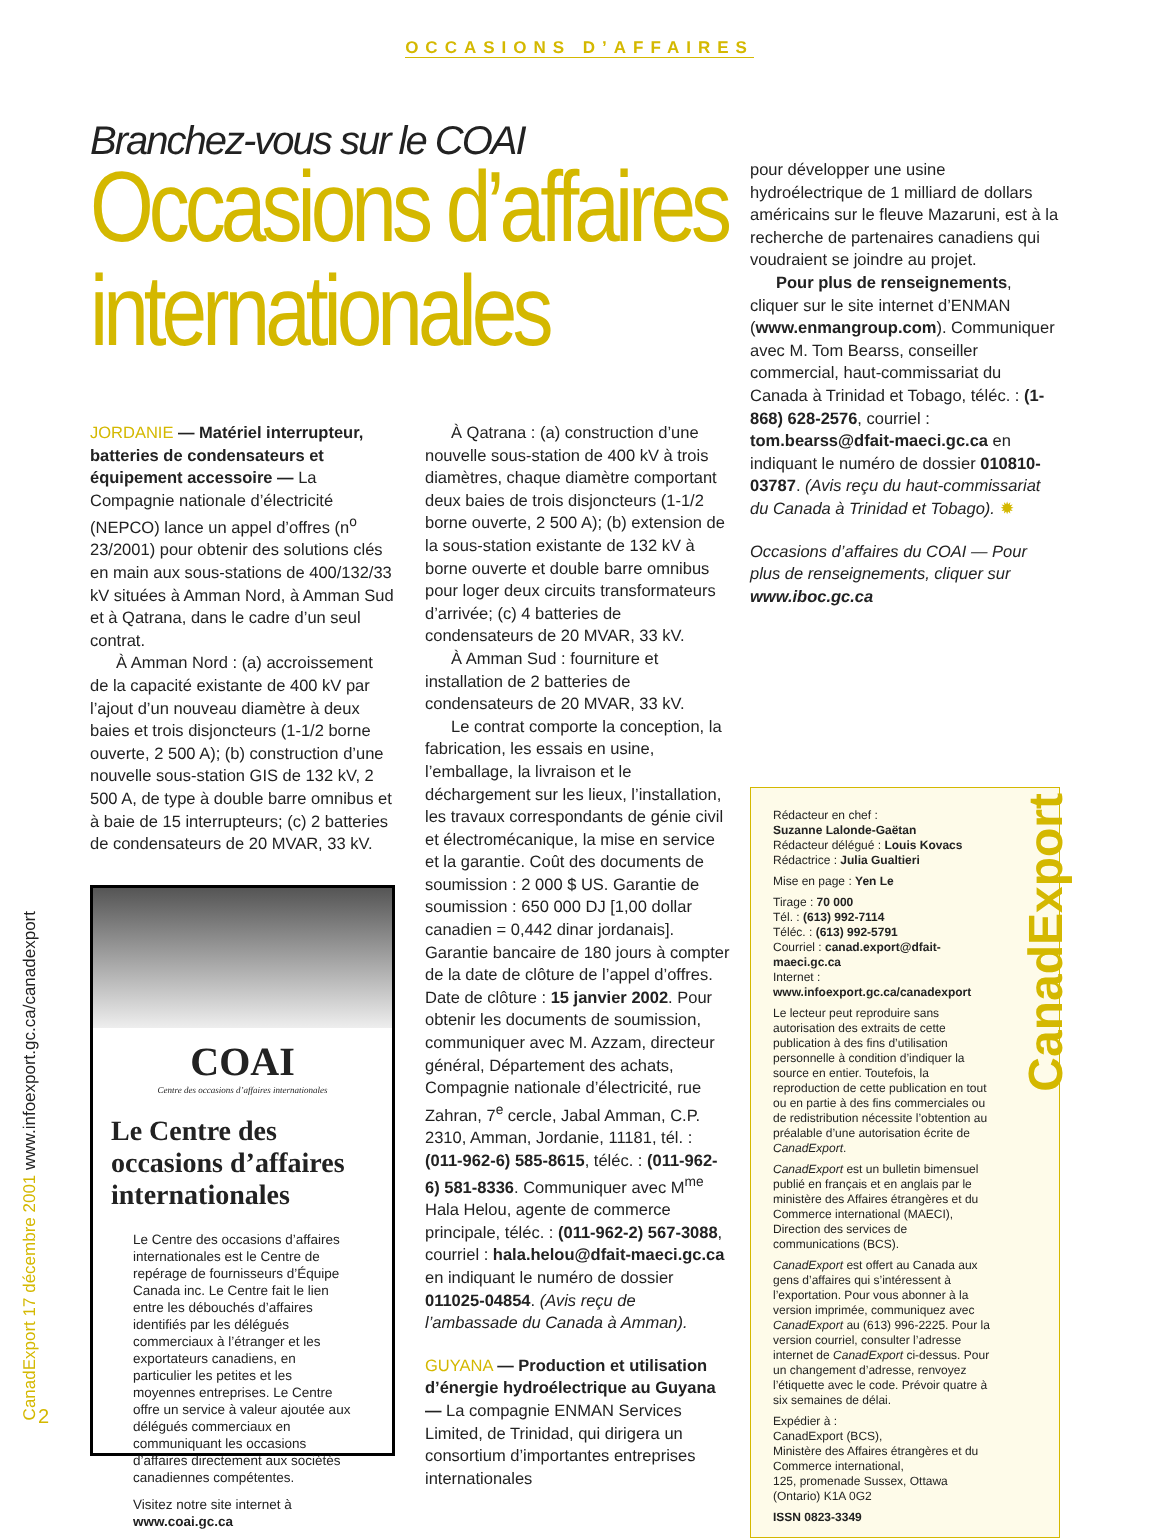OCCASIONS D’AFFAIRES
Branchez-vous sur le COAI
Occasions d’affaires internationales
JORDANIE — Matériel interrupteur, batteries de condensateurs et équipement accessoire — La Compagnie nationale d’électricité (NEPCO) lance un appel d’offres (n<sup>o</sup> 23/2001) pour obtenir des solutions clés en main aux sous-stations de 400/132/33 kV situées à Amman Nord, à Amman Sud et à Qatrana, dans le cadre d’un seul contrat.
À Amman Nord : (a) accroissement de la capacité existante de 400 kV par l’ajout d’un nouveau diamètre à deux baies et trois disjoncteurs (1-1/2 borne ouverte, 2 500 A); (b) construction d’une nouvelle sous-station GIS de 132 kV, 2 500 A, de type à double barre omnibus et à baie de 15 interrupteurs; (c) 2 batteries de condensateurs de 20 MVAR, 33 kV.
COAI
Centre des occasions d’affaires internationales
Le Centre des occasions d’affaires internationales
Le Centre des occasions d’affaires internationales est le Centre de repérage de fournisseurs d’Équipe Canada inc. Le Centre fait le lien entre les débouchés d’affaires identifiés par les délégués commerciaux à l’étranger et les exportateurs canadiens, en particulier les petites et les moyennes entreprises. Le Centre offre un service à valeur ajoutée aux délégués commerciaux en communiquant les occasions d’affaires directement aux sociétés canadiennes compétentes.
Visitez notre site internet à
www.coai.gc.ca
À Qatrana : (a) construction d’une nouvelle sous-station de 400 kV à trois diamètres, chaque diamètre comportant deux baies de trois disjoncteurs (1-1/2 borne ouverte, 2 500 A); (b) extension de la sous-station existante de 132 kV à borne ouverte et double barre omnibus pour loger deux circuits transformateurs d’arrivée; (c) 4 batteries de condensateurs de 20 MVAR, 33 kV.
À Amman Sud : fourniture et installation de 2 batteries de condensateurs de 20 MVAR, 33 kV.
Le contrat comporte la conception, la fabrication, les essais en usine, l’emballage, la livraison et le déchargement sur les lieux, l’installation, les travaux correspondants de génie civil et électromécanique, la mise en service et la garantie. Coût des documents de soumission : 2 000 $ US. Garantie de soumission : 650 000 DJ [1,00 dollar canadien = 0,442 dinar jordanais]. Garantie bancaire de 180 jours à compter de la date de clôture de l’appel d’offres. Date de clôture : 15 janvier 2002. Pour obtenir les documents de soumission, communiquer avec M. Azzam, directeur général, Département des achats, Compagnie nationale d’électricité, rue Zahran, 7<sup>e</sup> cercle, Jabal Amman, C.P. 2310, Amman, Jordanie, 11181, tél. : (011-962-6) 585-8615, téléc. : (011-962-6) 581-8336. Communiquer avec M<sup>me</sup> Hala Helou, agente de commerce principale, téléc. : (011-962-2) 567-3088, courriel : hala.helou@dfait-maeci.gc.ca en indiquant le numéro de dossier 011025-04854. (Avis reçu de l’ambassade du Canada à Amman).
GUYANA — Production et utilisation d’énergie hydroélectrique au Guyana — La compagnie ENMAN Services Limited, de Trinidad, qui dirigera un consortium d’importantes entreprises internationales
pour développer une usine hydroélectrique de 1 milliard de dollars américains sur le fleuve Mazaruni, est à la recherche de partenaires canadiens qui voudraient se joindre au projet.
Pour plus de renseignements, cliquer sur le site internet d’ENMAN (www.enmangroup.com). Communiquer avec M. Tom Bearss, conseiller commercial, haut-commissariat du Canada à Trinidad et Tobago, téléc. : (1-868) 628-2576, courriel : tom.bearss@dfait-maeci.gc.ca en indiquant le numéro de dossier 010810-03787. (Avis reçu du haut-commissariat du Canada à Trinidad et Tobago). ✹
Occasions d’affaires du COAI — Pour plus de renseignements, cliquer sur www.iboc.gc.ca
CanadExport
Rédacteur en chef :
Suzanne Lalonde-Gaëtan
Rédacteur délégué : Louis Kovacs
Rédactrice : Julia Gualtieri
Mise en page : Yen Le
Tirage : 70 000
Tél. : (613) 992-7114
Téléc. : (613) 992-5791
Courriel : canad.export@dfait-maeci.gc.ca
Internet :
www.infoexport.gc.ca/canadexport
Le lecteur peut reproduire sans autorisation des extraits de cette publication à des fins d’utilisation personnelle à condition d’indiquer la source en entier. Toutefois, la reproduction de cette publication en tout ou en partie à des fins commerciales ou de redistribution nécessite l’obtention au préalable d’une autorisation écrite de CanadExport.
CanadExport est un bulletin bimensuel publié en français et en anglais par le ministère des Affaires étrangères et du Commerce international (MAECI), Direction des services de communications (BCS).
CanadExport est offert au Canada aux gens d’affaires qui s’intéressent à l’exportation. Pour vous abonner à la version imprimée, communiquez avec CanadExport au (613) 996-2225. Pour la version courriel, consulter l’adresse internet de CanadExport ci-dessus. Pour un changement d’adresse, renvoyez l’étiquette avec le code. Prévoir quatre à six semaines de délai.
Expédier à :
CanadExport (BCS),
Ministère des Affaires étrangères et du Commerce international,
125, promenade Sussex, Ottawa (Ontario) K1A 0G2
ISSN 0823-3349
CanadExport 17 décembre 2001 www.infoexport.gc.ca/canadexport
2